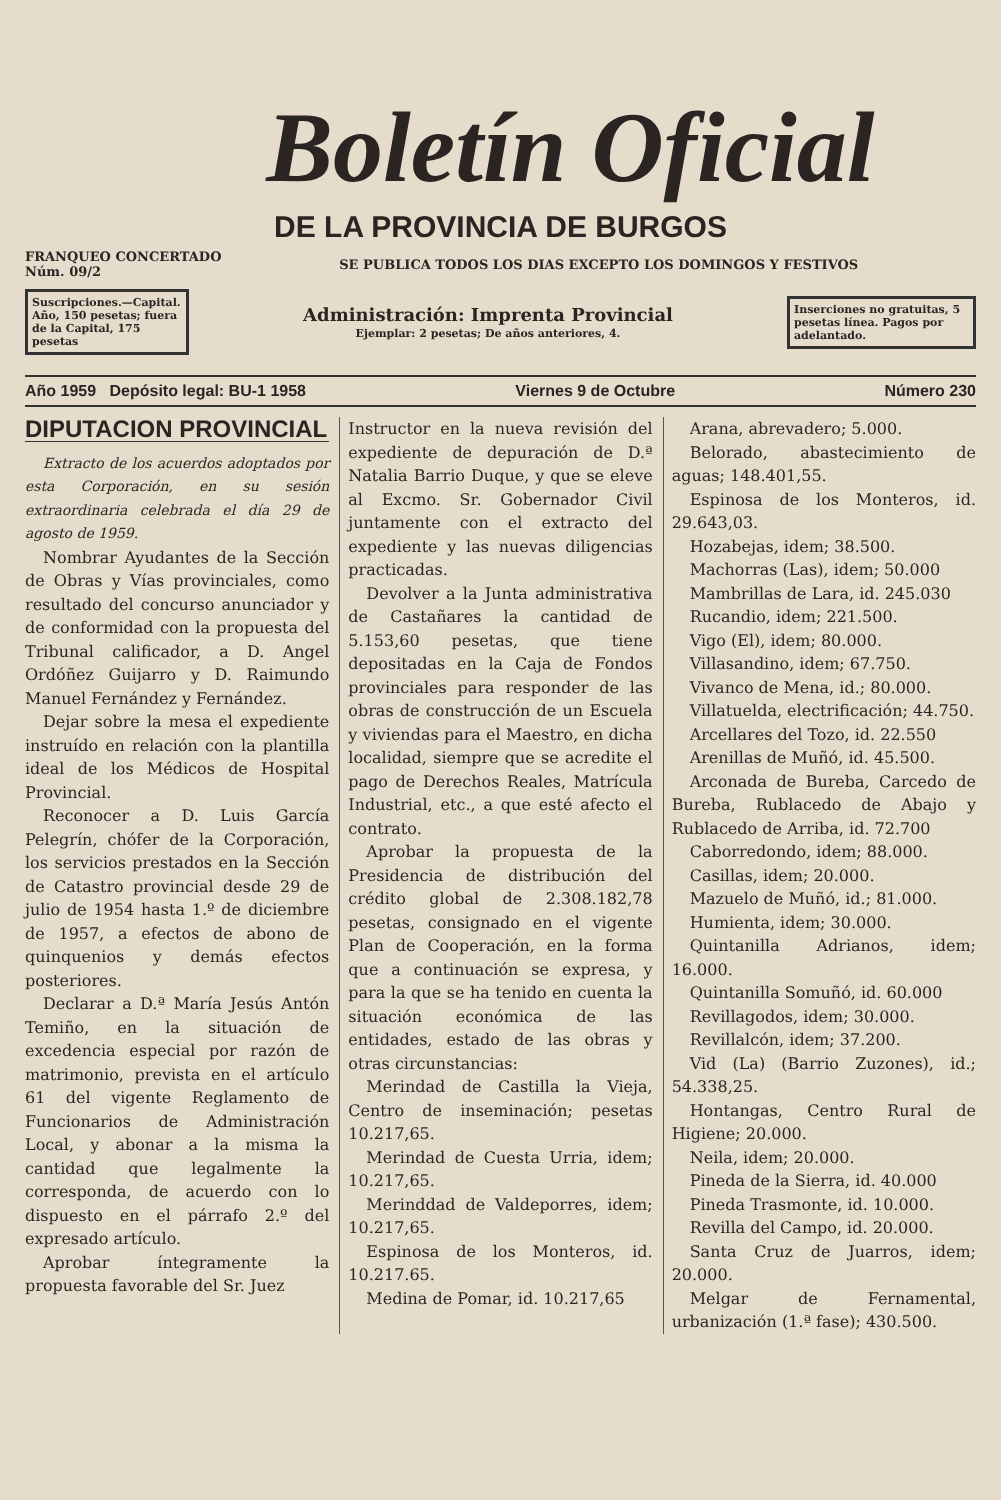Boletín Oficial
DE LA PROVINCIA DE BURGOS
FRANQUEO CONCERTADO
Núm. 09/2 SE PUBLICA TODOS LOS DIAS EXCEPTO LOS DOMINGOS Y FESTIVOS
Suscripciones.—Capital. Año, 150 pesetas; fuera de la Capital, 175 pesetas
Administración: Imprenta Provincial
Ejemplar: 2 pesetas; De años anteriores, 4.
Inserciones no gratuitas, 5 pesetas línea. Pagos por adelantado.
Año 1959 Depósito legal: BU-1 1958 Viernes 9 de Octubre Número 230
DIPUTACION PROVINCIAL
Extracto de los acuerdos adoptados por esta Corporación, en su sesión extraordinaria celebrada el día 29 de agosto de 1959.
Nombrar Ayudantes de la Sección de Obras y Vías provinciales, como resultado del concurso anunciador y de conformidad con la propuesta del Tribunal calificador, a D. Angel Ordóñez Guijarro y D. Raimundo Manuel Fernández y Fernández.
Dejar sobre la mesa el expediente instruído en relación con la plantilla ideal de los Médicos de Hospital Provincial.
Reconocer a D. Luis García Pelegrín, chófer de la Corporación, los servicios prestados en la Sección de Catastro provincial desde 29 de julio de 1954 hasta 1.º de diciembre de 1957, a efectos de abono de quinquenios y demás efectos posteriores.
Declarar a D.ª María Jesús Antón Temiño, en la situación de excedencia especial por razón de matrimonio, prevista en el artículo 61 del vigente Reglamento de Funcionarios de Administración Local, y abonar a la misma la cantidad que legalmente la corresponda, de acuerdo con lo dispuesto en el párrafo 2.º del expresado artículo.
Aprobar íntegramente la propuesta favorable del Sr. Juez
Instructor en la nueva revisión del expediente de depuración de D.ª Natalia Barrio Duque, y que se eleve al Excmo. Sr. Gobernador Civil juntamente con el extracto del expediente y las nuevas diligencias practicadas.
Devolver a la Junta administrativa de Castañares la cantidad de 5.153,60 pesetas, que tiene depositadas en la Caja de Fondos provinciales para responder de las obras de construcción de un Escuela y viviendas para el Maestro, en dicha localidad, siempre que se acredite el pago de Derechos Reales, Matrícula Industrial, etc., a que esté afecto el contrato.
Aprobar la propuesta de la Presidencia de distribución del crédito global de 2.308.182,78 pesetas, consignado en el vigente Plan de Cooperación, en la forma que a continuación se expresa, y para la que se ha tenido en cuenta la situación económica de las entidades, estado de las obras y otras circunstancias:
Merindad de Castilla la Vieja, Centro de inseminación; pesetas 10.217,65.
Merindad de Cuesta Urria, idem; 10.217,65.
Merinddad de Valdeporres, idem; 10.217,65.
Espinosa de los Monteros, id. 10.217.65.
Medina de Pomar, id. 10.217,65
Arana, abrevadero; 5.000.
Belorado, abastecimiento de aguas; 148.401,55.
Espinosa de los Monteros, id. 29.643,03.
Hozabejas, idem; 38.500.
Machorras (Las), idem; 50.000
Mambrillas de Lara, id. 245.030
Rucandio, idem; 221.500.
Vigo (El), idem; 80.000.
Villasandino, idem; 67.750.
Vivanco de Mena, id.; 80.000.
Villatuelda, electrificación; 44.750.
Arcellares del Tozo, id. 22.550
Arenillas de Muñó, id. 45.500.
Arconada de Bureba, Carcedo de Bureba, Rublacedo de Abajo y Rublacedo de Arriba, id. 72.700
Caborredondo, idem; 88.000.
Casillas, idem; 20.000.
Mazuelo de Muñó, id.; 81.000.
Humienta, idem; 30.000.
Quintanilla Adrianos, idem; 16.000.
Quintanilla Somuñó, id. 60.000
Revillagodos, idem; 30.000.
Revillalcón, idem; 37.200.
Vid (La) (Barrio Zuzones), id.; 54.338,25.
Hontangas, Centro Rural de Higiene; 20.000.
Neila, idem; 20.000.
Pineda de la Sierra, id. 40.000
Pineda Trasmonte, id. 10.000.
Revilla del Campo, id. 20.000.
Santa Cruz de Juarros, idem; 20.000.
Melgar de Fernamental, urbanización (1.ª fase); 430.500.